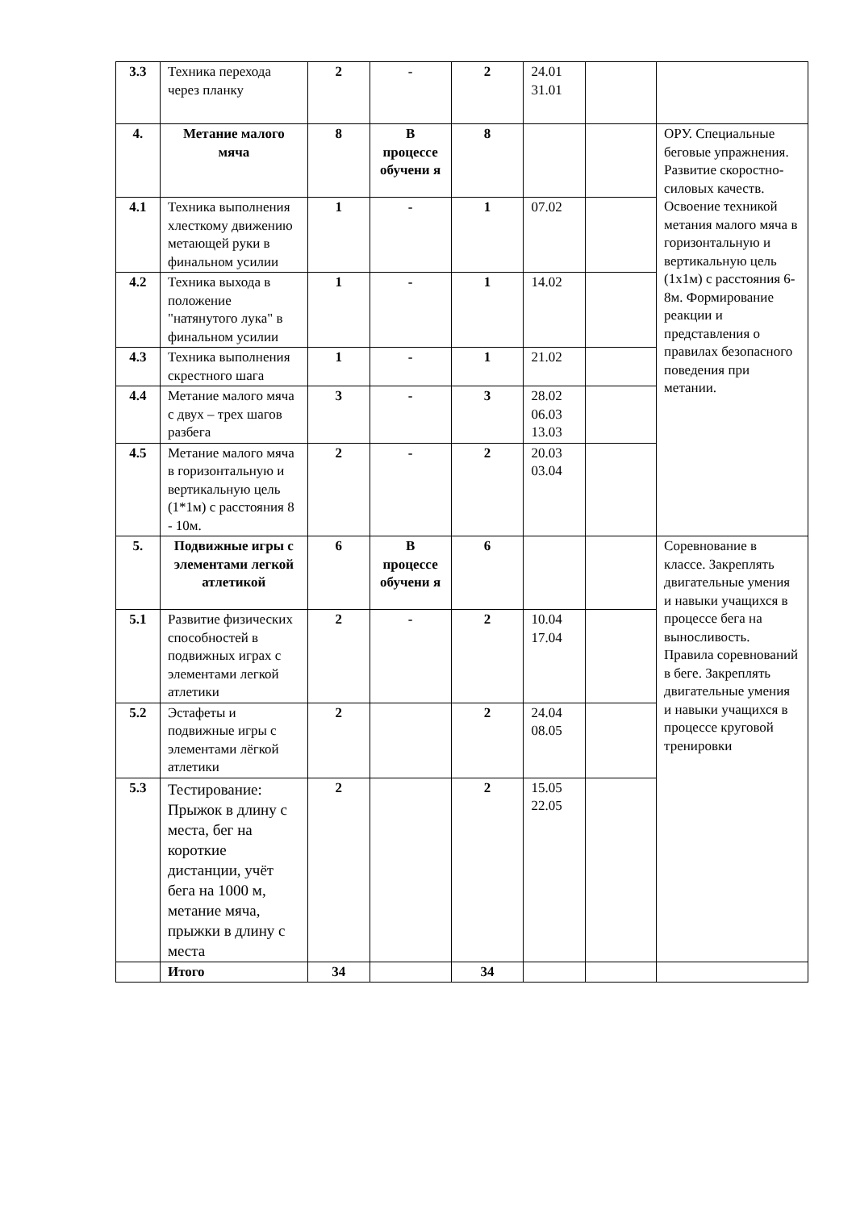| 3.3 | Техника перехода через планку | 2 | - | 2 | 24.01 31.01 | | |
| 4. | Метание малого мяча | 8 | В процессе обучени я | 8 | | | ОРУ. Специальные беговые упражнения. Развитие скоростно-силовых качеств. Освоение техникой метания малого мяча в горизонтальную и вертикальную цель (1х1м) с расстояния 6-8м. Формирование реакции и представления о правилах безопасного поведения при метании. |
| 4.1 | Техника выполнения хлесткому движению метающей руки в финальном усилии | 1 | - | 1 | 07.02 | | |
| 4.2 | Техника выхода в положение "натянутого лука" в финальном усилии | 1 | - | 1 | 14.02 | | |
| 4.3 | Техника выполнения скрестного шага | 1 | - | 1 | 21.02 | | |
| 4.4 | Метание малого мяча с двух – трех шагов разбега | 3 | - | 3 | 28.02 06.03 13.03 | | |
| 4.5 | Метание малого мяча в горизонтальную и вертикальную цель (1*1м) с расстояния 8 - 10м. | 2 | - | 2 | 20.03 03.04 | | |
| 5. | Подвижные игры с элементами легкой атлетикой | 6 | В процессе обучени я | 6 | | | Соревнование в классе. Закреплять двигательные умения и навыки учащихся в процессе бега на выносливость. Правила соревнований в беге. Закреплять двигательные умения и навыки учащихся в процессе круговой тренировки |
| 5.1 | Развитие физических способностей в подвижных играх с элементами легкой атлетики | 2 | - | 2 | 10.04 17.04 | | |
| 5.2 | Эстафеты и подвижные игры с элементами лёгкой атлетики | 2 | | 2 | 24.04 08.05 | | |
| 5.3 | Тестирование: Прыжок в длину с места, бег на короткие дистанции, учёт бега на 1000 м, метание мяча, прыжки в длину с места | 2 | | 2 | 15.05 22.05 | | |
| | Итого | 34 | | 34 | | | |